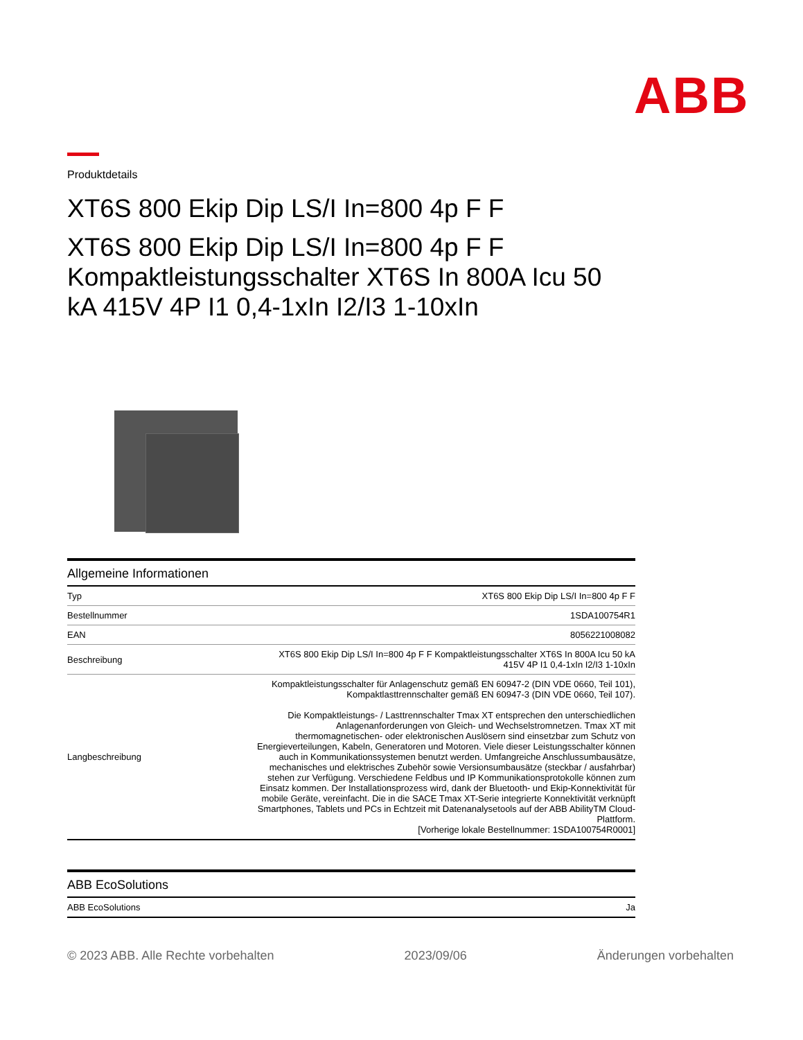ABB
Produktdetails
XT6S 800 Ekip Dip LS/I In=800 4p F F
XT6S 800 Ekip Dip LS/I In=800 4p F F Kompaktleistungsschalter XT6S In 800A Icu 50 kA 415V 4P I1 0,4-1xIn I2/I3 1-10xIn
Allgemeine Informationen
| Typ | XT6S 800 Ekip Dip LS/I In=800 4p F F |
| Bestellnummer | 1SDA100754R1 |
| EAN | 8056221008082 |
| Beschreibung | XT6S 800 Ekip Dip LS/I In=800 4p F F Kompaktleistungsschalter XT6S In 800A Icu 50 kA 415V 4P I1 0,4-1xIn I2/I3 1-10xIn |
| Langbeschreibung | Kompaktleistungsschalter für Anlagenschutz gemäß EN 60947-2 (DIN VDE 0660, Teil 101), Kompaktlasttrennschalter gemäß EN 60947-3 (DIN VDE 0660, Teil 107). Die Kompaktleistungs- / Lasttrennschalter Tmax XT entsprechen den unterschiedlichen Anlagenanforderungen von Gleich- und Wechselstromnetzen. Tmax XT mit thermomagnetischen- oder elektronischen Auslösern sind einsetzbar zum Schutz von Energieverteilungen, Kabeln, Generatoren und Motoren. Viele dieser Leistungsschalter können auch in Kommunikationssystemen benutzt werden. Umfangreiche Anschlussumbausätze, mechanisches und elektrisches Zubehör sowie Versionsumbausätze (steckbar / ausfahrbar) stehen zur Verfügung. Verschiedene Feldbus und IP Kommunikationsprotokolle können zum Einsatz kommen. Der Installationsprozess wird, dank der Bluetooth- und Ekip-Konnektivität für mobile Geräte, vereinfacht. Die in die SACE Tmax XT-Serie integrierte Konnektivität verknüpft Smartphones, Tablets und PCs in Echtzeit mit Datenanalysetools auf der ABB AbilityTM Cloud-Plattform. [Vorherige lokale Bestellnummer: 1SDA100754R0001] |
ABB EcoSolutions
| ABB EcoSolutions | Ja |
© 2023 ABB. Alle Rechte vorbehalten 2023/09/06 Änderungen vorbehalten